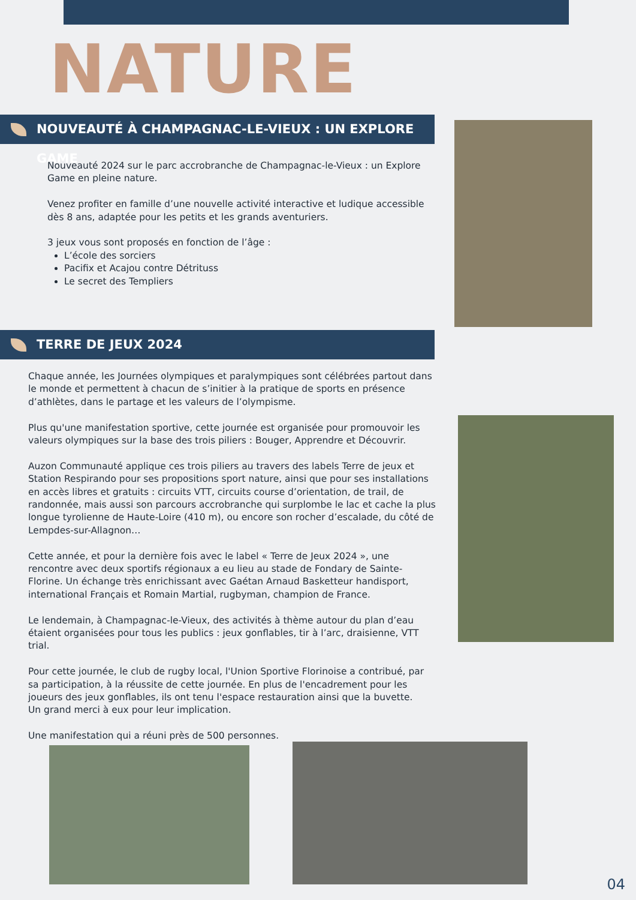NATURE
NOUVEAUTÉ À CHAMPAGNAC-LE-VIEUX : UN EXPLORE GAME
Nouveauté 2024 sur le parc accrobranche de Champagnac-le-Vieux : un Explore Game en pleine nature.
Venez profiter en famille d’une nouvelle activité interactive et ludique accessible dès 8 ans, adaptée pour les petits et les grands aventuriers.
3 jeux vous sont proposés en fonction de l’âge :
L’école des sorciers
Pacifix et Acajou contre Détrituss
Le secret des Templiers
TERRE DE JEUX 2024
Chaque année, les Journées olympiques et paralympiques sont célébrées partout dans le monde et permettent à chacun de s’initier à la pratique de sports en présence d’athlètes, dans le partage et les valeurs de l’olympisme.
Plus qu'une manifestation sportive, cette journée est organisée pour promouvoir les valeurs olympiques sur la base des trois piliers : Bouger, Apprendre et Découvrir.
Auzon Communauté applique ces trois piliers au travers des labels Terre de jeux et Station Respirando pour ses propositions sport nature, ainsi que pour ses installations en accès libres et gratuits : circuits VTT, circuits course d’orientation, de trail, de randonnée, mais aussi son parcours accrobranche qui surplombe le lac et cache la plus longue tyrolienne de Haute-Loire (410 m), ou encore son rocher d’escalade, du côté de Lempdes-sur-Allagnon…
Cette année, et pour la dernière fois avec le label « Terre de Jeux 2024 », une rencontre avec deux sportifs régionaux a eu lieu au stade de Fondary de Sainte-Florine. Un échange très enrichissant avec Gaétan Arnaud Basketteur handisport, international Français et Romain Martial, rugbyman, champion de France.
Le lendemain, à Champagnac-le-Vieux, des activités à thème autour du plan d’eau étaient organisées pour tous les publics : jeux gonflables, tir à l’arc, draisienne, VTT trial.
Pour cette journée, le club de rugby local, l'Union Sportive Florinoise a contribué, par sa participation, à la réussite de cette journée. En plus de l'encadrement pour les joueurs des jeux gonflables, ils ont tenu l'espace restauration ainsi que la buvette.
Un grand merci à eux pour leur implication.
Une manifestation qui a réuni près de 500 personnes.
04